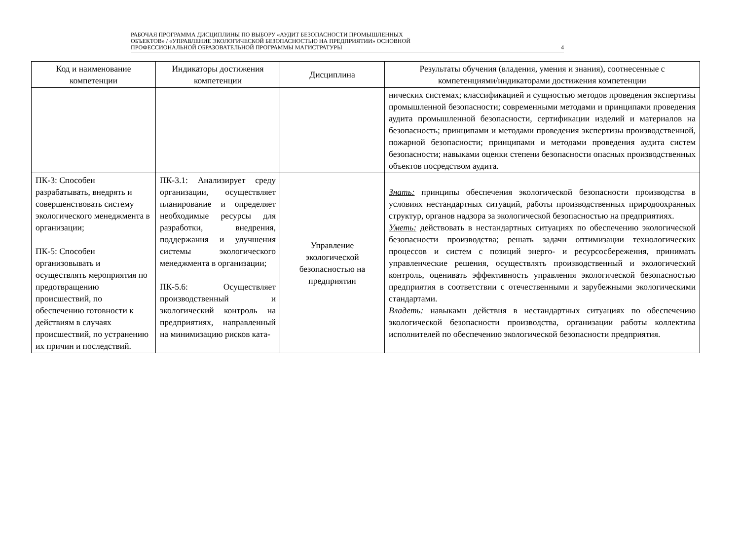РАБОЧАЯ ПРОГРАММА ДИСЦИПЛИНЫ ПО ВЫБОРУ «АУДИТ БЕЗОПАСНОСТИ ПРОМЫШЛЕННЫХ
ОБЪЕКТОВ» / «УПРАВЛЕНИЕ ЭКОЛОГИЧЕСКОЙ БЕЗОПАСНОСТЬЮ НА ПРЕДПРИЯТИИ» ОСНОВНОЙ
ПРОФЕССИОНАЛЬНОЙ ОБРАЗОВАТЕЛЬНОЙ ПРОГРАММЫ МАГИСТРАТУРЫ 4
| Код и наименование компетенции | Индикаторы достижения компетенции | Дисциплина | Результаты обучения (владения, умения и знания), соотнесенные с компетенциями/индикаторами достижения компетенции |
| --- | --- | --- | --- |
| | | | нических системах; классификацией и сущностью методов проведения экспертизы промышленной безопасности; современными методами и принципами проведения аудита промышленной безопасности, сертификации изделий и материалов на безопасность; принципами и методами проведения экспертизы производственной, пожарной безопасности; принципами и методами проведения аудита систем безопасности; навыками оценки степени безопасности опасных производственных объектов посредством аудита. |
| ПК-3: Способен разрабатывать, внедрять и совершенствовать систему экологического менеджмента в организации; ПК-5: Способен организовывать и осуществлять мероприятия по предотвращению происшествий, по обеспечению готовности к действиям в случаях происшествий, по устранению их причин и последствий. | ПК-3.1: Анализирует среду организации, осуществляет планирование и определяет необходимые ресурсы для разработки, внедрения, поддержания и улучшения системы экологического менеджмента в организации; ПК-5.6: Осуществляет производственный и экологический контроль на предприятиях, направленный на минимизацию рисков ката- | Управление экологической безопасностью на предприятии | Знать: принципы обеспечения экологической безопасности производства в условиях нестандартных ситуаций, работы производственных природоохранных структур, органов надзора за экологической безопасностью на предприятиях. Уметь: действовать в нестандартных ситуациях по обеспечению экологической безопасности производства; решать задачи оптимизации технологических процессов и систем с позиций энерго- и ресурсосбережения, принимать управленческие решения, осуществлять производственный и экологический контроль, оценивать эффективность управления экологической безопасностью предприятия в соответствии с отечественными и зарубежными экологическими стандартами. Владеть: навыками действия в нестандартных ситуациях по обеспечению экологической безопасности производства, организации работы коллектива исполнителей по обеспечению экологической безопасности предприятия. |